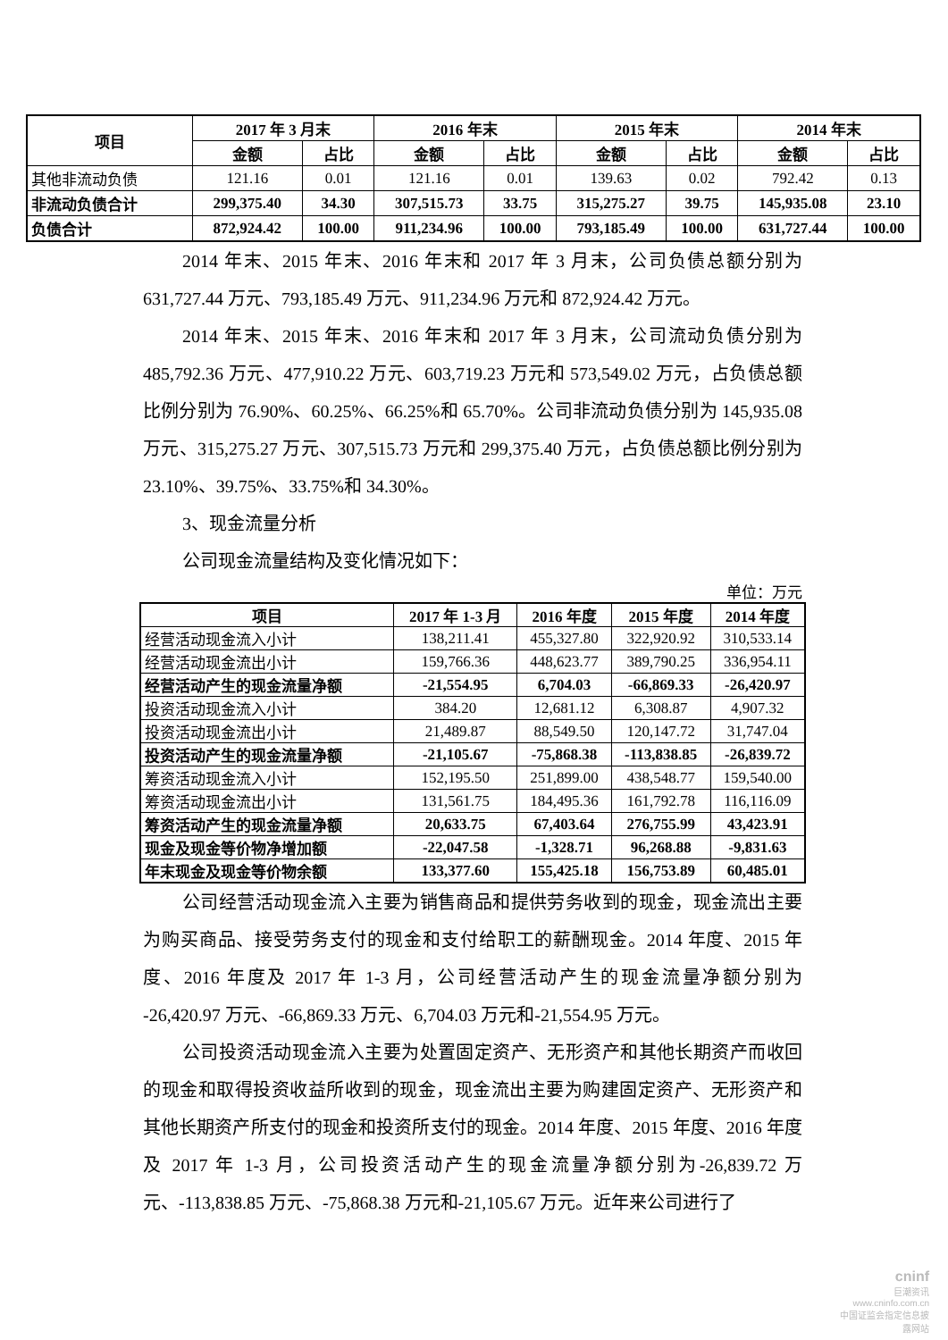| 项目 | 2017 年 3 月末 | | 2016 年末 | | 2015 年末 | | 2014 年末 | |
| --- | --- | --- | --- | --- | --- | --- | --- | --- |
| | 金额 | 占比 | 金额 | 占比 | 金额 | 占比 | 金额 | 占比 |
| 其他非流动负债 | 121.16 | 0.01 | 121.16 | 0.01 | 139.63 | 0.02 | 792.42 | 0.13 |
| 非流动负债合计 | 299,375.40 | 34.30 | 307,515.73 | 33.75 | 315,275.27 | 39.75 | 145,935.08 | 23.10 |
| 负债合计 | 872,924.42 | 100.00 | 911,234.96 | 100.00 | 793,185.49 | 100.00 | 631,727.44 | 100.00 |
2014 年末、2015 年末、2016 年末和 2017 年 3 月末，公司负债总额分别为 631,727.44 万元、793,185.49 万元、911,234.96 万元和 872,924.42 万元。
2014 年末、2015 年末、2016 年末和 2017 年 3 月末，公司流动负债分别为 485,792.36 万元、477,910.22 万元、603,719.23 万元和 573,549.02 万元，占负债总额比例分别为 76.90%、60.25%、66.25%和 65.70%。公司非流动负债分别为 145,935.08 万元、315,275.27 万元、307,515.73 万元和 299,375.40 万元，占负债总额比例分别为 23.10%、39.75%、33.75%和 34.30%。
3、现金流量分析
公司现金流量结构及变化情况如下：
单位：万元
| 项目 | 2017 年 1-3 月 | 2016 年度 | 2015 年度 | 2014 年度 |
| --- | --- | --- | --- | --- |
| 经营活动现金流入小计 | 138,211.41 | 455,327.80 | 322,920.92 | 310,533.14 |
| 经营活动现金流出小计 | 159,766.36 | 448,623.77 | 389,790.25 | 336,954.11 |
| 经营活动产生的现金流量净额 | -21,554.95 | 6,704.03 | -66,869.33 | -26,420.97 |
| 投资活动现金流入小计 | 384.20 | 12,681.12 | 6,308.87 | 4,907.32 |
| 投资活动现金流出小计 | 21,489.87 | 88,549.50 | 120,147.72 | 31,747.04 |
| 投资活动产生的现金流量净额 | -21,105.67 | -75,868.38 | -113,838.85 | -26,839.72 |
| 筹资活动现金流入小计 | 152,195.50 | 251,899.00 | 438,548.77 | 159,540.00 |
| 筹资活动现金流出小计 | 131,561.75 | 184,495.36 | 161,792.78 | 116,116.09 |
| 筹资活动产生的现金流量净额 | 20,633.75 | 67,403.64 | 276,755.99 | 43,423.91 |
| 现金及现金等价物净增加额 | -22,047.58 | -1,328.71 | 96,268.88 | -9,831.63 |
| 年末现金及现金等价物余额 | 133,377.60 | 155,425.18 | 156,753.89 | 60,485.01 |
公司经营活动现金流入主要为销售商品和提供劳务收到的现金，现金流出主要为购买商品、接受劳务支付的现金和支付给职工的薪酬现金。2014 年度、2015 年度、2016 年度及 2017 年 1-3 月，公司经营活动产生的现金流量净额分别为 -26,420.97 万元、-66,869.33 万元、6,704.03 万元和-21,554.95 万元。
公司投资活动现金流入主要为处置固定资产、无形资产和其他长期资产而收回的现金和取得投资收益所收到的现金，现金流出主要为购建固定资产、无形资产和其他长期资产所支付的现金和投资所支付的现金。2014 年度、2015 年度、2016 年度及 2017 年 1-3 月，公司投资活动产生的现金流量净额分别为-26,839.72 万元、-113,838.85 万元、-75,868.38 万元和-21,105.67 万元。近年来公司进行了
cninf
巨潮资讯
www.cninfo.com.cn
中国证监会指定信息披露网站